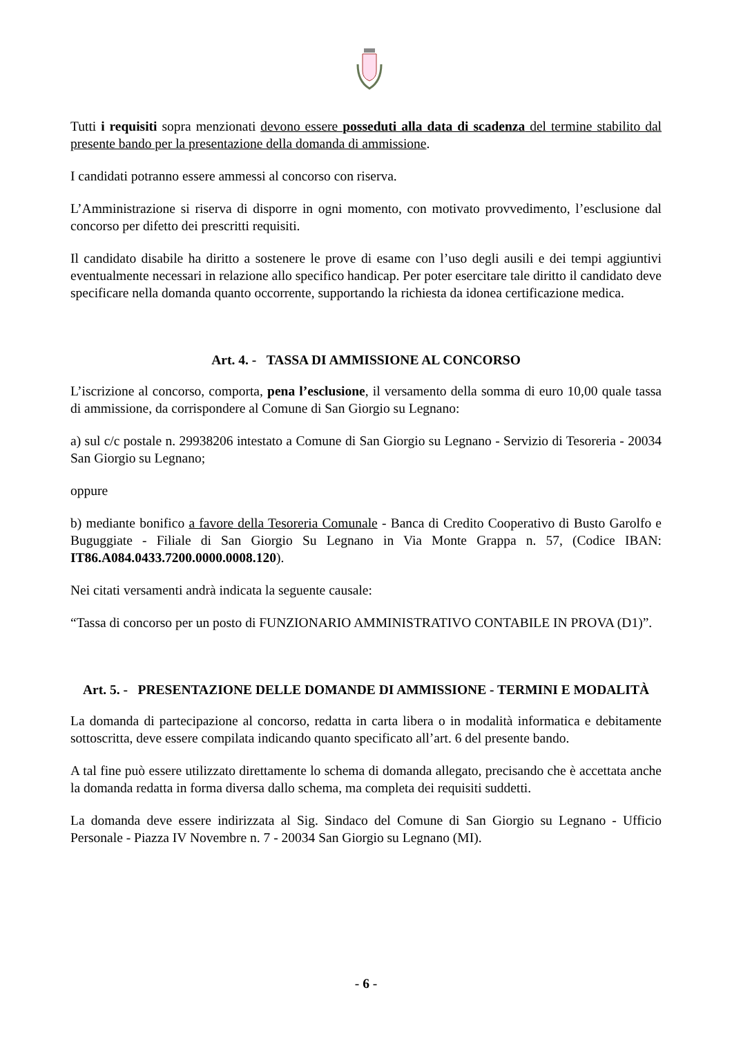Tutti i requisiti sopra menzionati devono essere posseduti alla data di scadenza del termine stabilito dal presente bando per la presentazione della domanda di ammissione.
I candidati potranno essere ammessi al concorso con riserva.
L’Amministrazione si riserva di disporre in ogni momento, con motivato provvedimento, l’esclusione dal concorso per difetto dei prescritti requisiti.
Il candidato disabile ha diritto a sostenere le prove di esame con l’uso degli ausili e dei tempi aggiuntivi eventualmente necessari in relazione allo specifico handicap. Per poter esercitare tale diritto il candidato deve specificare nella domanda quanto occorrente, supportando la richiesta da idonea certificazione medica.
Art. 4. - TASSA DI AMMISSIONE AL CONCORSO
L’iscrizione al concorso, comporta, pena l’esclusione, il versamento della somma di euro 10,00 quale tassa di ammissione, da corrispondere al Comune di San Giorgio su Legnano:
a) sul c/c postale n. 29938206 intestato a Comune di San Giorgio su Legnano - Servizio di Tesoreria - 20034 San Giorgio su Legnano;
oppure
b) mediante bonifico a favore della Tesoreria Comunale - Banca di Credito Cooperativo di Busto Garolfo e Buguggiate - Filiale di San Giorgio Su Legnano in Via Monte Grappa n. 57, (Codice IBAN: IT86.A084.0433.7200.0000.0008.120).
Nei citati versamenti andrà indicata la seguente causale:
“Tassa di concorso per un posto di FUNZIONARIO AMMINISTRATIVO CONTABILE IN PROVA (D1)”.
Art. 5. - PRESENTAZIONE DELLE DOMANDE DI AMMISSIONE - TERMINI E MODALITÀ
La domanda di partecipazione al concorso, redatta in carta libera o in modalità informatica e debitamente sottoscritta, deve essere compilata indicando quanto specificato all’art. 6 del presente bando.
A tal fine può essere utilizzato direttamente lo schema di domanda allegato, precisando che è accettata anche la domanda redatta in forma diversa dallo schema, ma completa dei requisiti suddetti.
La domanda deve essere indirizzata al Sig. Sindaco del Comune di San Giorgio su Legnano - Ufficio Personale - Piazza IV Novembre n. 7 - 20034 San Giorgio su Legnano (MI).
- 6 -